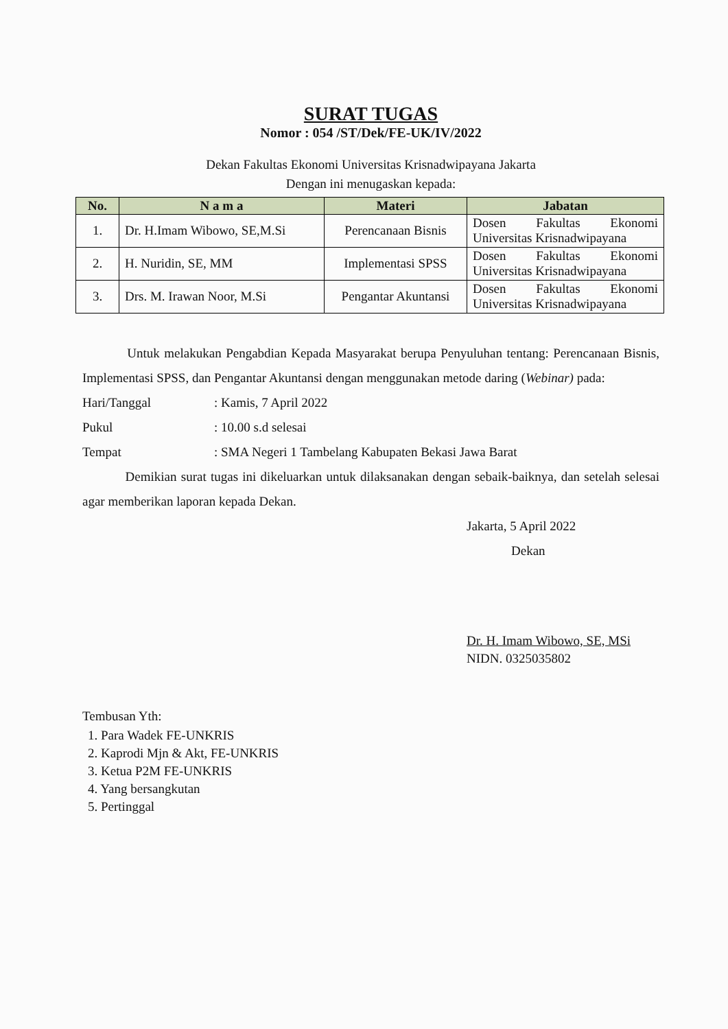SURAT TUGAS
Nomor : 054 /ST/Dek/FE-UK/IV/2022
Dekan Fakultas Ekonomi Universitas Krisnadwipayana Jakarta
Dengan ini menugaskan kepada:
| No. | N a m a | Materi | Jabatan |
| --- | --- | --- | --- |
| 1. | Dr. H.Imam Wibowo, SE,M.Si | Perencanaan Bisnis | Dosen Fakultas Ekonomi Universitas Krisnadwipayana |
| 2. | H. Nuridin, SE, MM | Implementasi SPSS | Dosen Fakultas Ekonomi Universitas Krisnadwipayana |
| 3. | Drs. M. Irawan Noor, M.Si | Pengantar Akuntansi | Dosen Fakultas Ekonomi Universitas Krisnadwipayana |
Untuk melakukan Pengabdian Kepada Masyarakat berupa Penyuluhan tentang: Perencanaan Bisnis, Implementasi SPSS, dan Pengantar Akuntansi dengan menggunakan metode daring (Webinar) pada:
Hari/Tanggal: Kamis, 7 April 2022
Pukul: 10.00 s.d selesai
Tempat: SMA Negeri 1 Tambelang Kabupaten Bekasi Jawa Barat
Demikian surat tugas ini dikeluarkan untuk dilaksanakan dengan sebaik-baiknya, dan setelah selesai agar memberikan laporan kepada Dekan.
Jakarta, 5 April 2022
Dekan
Dr. H. Imam Wibowo, SE, MSi
NIDN. 0325035802
Tembusan Yth:
1. Para Wadek FE-UNKRIS
2. Kaprodi Mjn & Akt, FE-UNKRIS
3. Ketua P2M FE-UNKRIS
4. Yang bersangkutan
5. Pertinggal